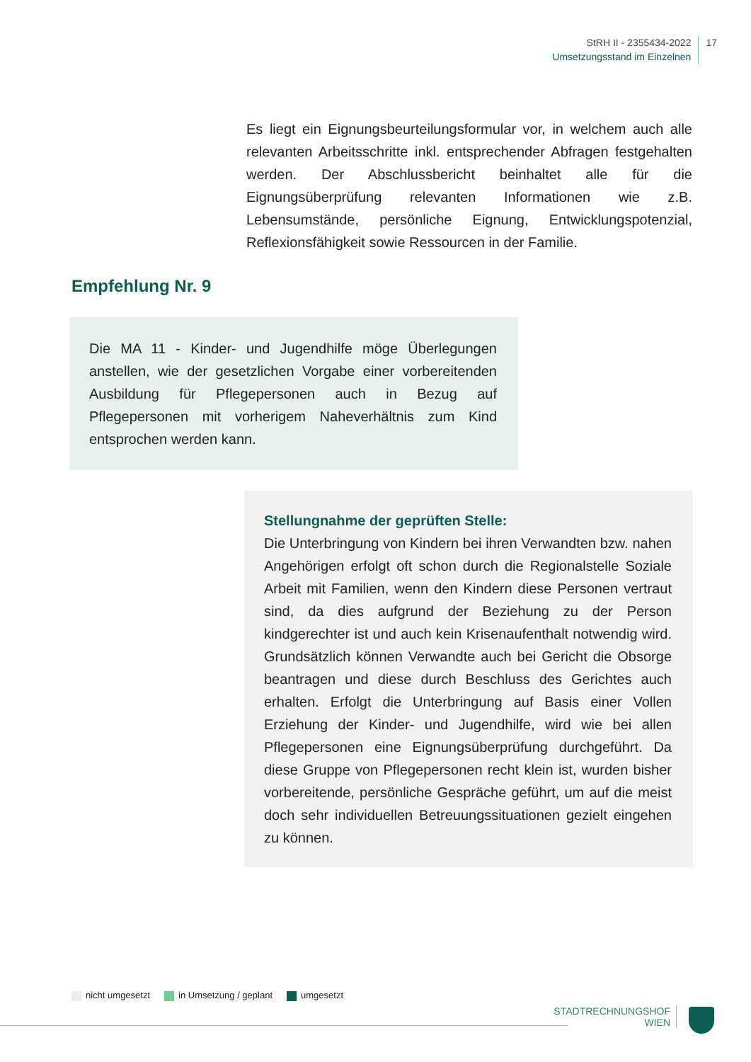StRH II - 2355434-2022
Umsetzungsstand im Einzelnen
17
Es liegt ein Eignungsbeurteilungsformular vor, in welchem auch alle relevanten Arbeitsschritte inkl. entsprechender Abfragen festgehalten werden. Der Abschlussbericht beinhaltet alle für die Eignungsüberprüfung relevanten Informationen wie z.B. Lebensumstände, persönliche Eignung, Entwicklungspotenzial, Reflexionsfähigkeit sowie Ressourcen in der Familie.
Empfehlung Nr. 9
Die MA 11 - Kinder- und Jugendhilfe möge Überlegungen anstellen, wie der gesetzlichen Vorgabe einer vorbereitenden Ausbildung für Pflegepersonen auch in Bezug auf Pflegepersonen mit vorherigem Naheverhältnis zum Kind entsprochen werden kann.
Stellungnahme der geprüften Stelle:
Die Unterbringung von Kindern bei ihren Verwandten bzw. nahen Angehörigen erfolgt oft schon durch die Regionalstelle Soziale Arbeit mit Familien, wenn den Kindern diese Personen vertraut sind, da dies aufgrund der Beziehung zu der Person kindgerechter ist und auch kein Krisenaufenthalt notwendig wird. Grundsätzlich können Verwandte auch bei Gericht die Obsorge beantragen und diese durch Beschluss des Gerichtes auch erhalten. Erfolgt die Unterbringung auf Basis einer Vollen Erziehung der Kinder- und Jugendhilfe, wird wie bei allen Pflegepersonen eine Eignungsüberprüfung durchgeführt. Da diese Gruppe von Pflegepersonen recht klein ist, wurden bisher vorbereitende, persönliche Gespräche geführt, um auf die meist doch sehr individuellen Betreuungssituationen gezielt eingehen zu können.
nicht umgesetzt in Umsetzung / geplant umgesetzt
STADTRECHNUNGSHOF
WIEN